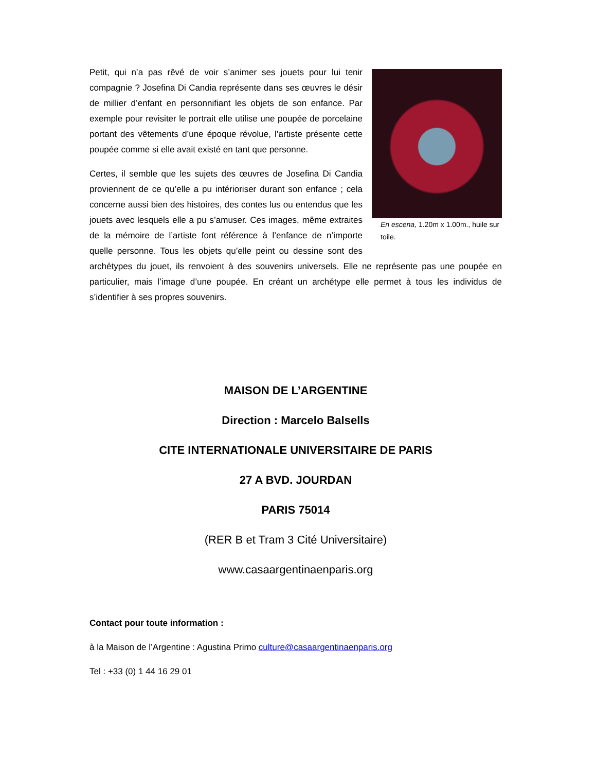En escena, 1.20m x 1.00m., huile sur toile.
Petit, qui n’a pas rêvé de voir s’animer ses jouets pour lui tenir compagnie ? Josefina Di Candia représente dans ses œuvres le désir de millier d’enfant en personnifiant les objets de son enfance. Par exemple pour revisiter le portrait elle utilise une poupée de porcelaine portant des vêtements d’une époque révolue, l’artiste présente cette poupée comme si elle avait existé en tant que personne.
Certes, il semble que les sujets des œuvres de Josefina Di Candia proviennent de ce qu’elle a pu intérioriser durant son enfance ; cela concerne aussi bien des histoires, des contes lus ou entendus que les jouets avec lesquels elle a pu s’amuser. Ces images, même extraites de la mémoire de l’artiste font référence à l’enfance de n’importe quelle personne. Tous les objets qu’elle peint ou dessine sont des archétypes du jouet, ils renvoient à des souvenirs universels. Elle ne représente pas une poupée en particulier, mais l’image d’une poupée. En créant un archétype elle permet à tous les individus de s’identifier à ses propres souvenirs.
MAISON DE L’ARGENTINE
Direction : Marcelo Balsells
CITE INTERNATIONALE UNIVERSITAIRE DE PARIS
27 A BVD. JOURDAN
PARIS 75014
(RER B et Tram 3 Cité Universitaire)
www.casaargentinaenparis.org
Contact pour toute information :
à la Maison de l’Argentine : Agustina Primo culture@casaargentinaenparis.org
Tel : +33 (0) 1 44 16 29 01